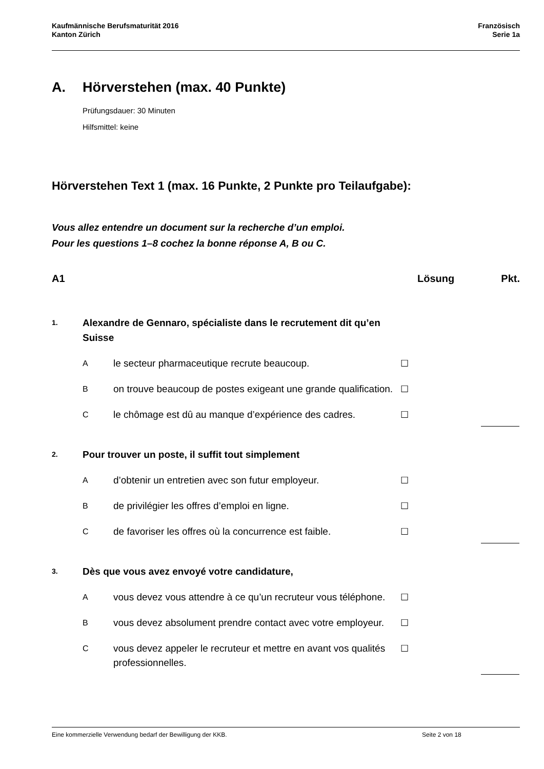Kaufmännische Berufsmaturität 2016
Kanton Zürich
Französisch
Serie 1a
A. Hörverstehen (max. 40 Punkte)
Prüfungsdauer: 30 Minuten
Hilfsmittel: keine
Hörverstehen Text 1 (max. 16 Punkte, 2 Punkte pro Teilaufgabe):
Vous allez entendre un document sur la recherche d’un emploi.
Pour les questions 1–8 cochez la bonne réponse A, B ou C.
A1 Lösung Pkt.
1.
Alexandre de Gennaro, spécialiste dans le recrutement dit qu’en Suisse
A
le secteur pharmaceutique recrute beaucoup. ☐
B
on trouve beaucoup de postes exigeant une grande qualification.
☐
C
le chômage est dû au manque d’expérience des cadres.
☐
2.
Pour trouver un poste, il suffit tout simplement
A
d’obtenir un entretien avec son futur employeur. ☐
B
de privilégier les offres d’emploi en ligne. ☐
C
de favoriser les offres où la concurrence est faible.
☐
3.
Dès que vous avez envoyé votre candidature,
A
vous devez vous attendre à ce qu’un recruteur vous téléphone.
☐
B
vous devez absolument prendre contact avec votre employeur.
☐
C
vous devez appeler le recruteur et mettre en avant vos qualités professionnelles.
☐
Eine kommerzielle Verwendung bedarf der Bewilligung der KKB. Seite 2 von 18